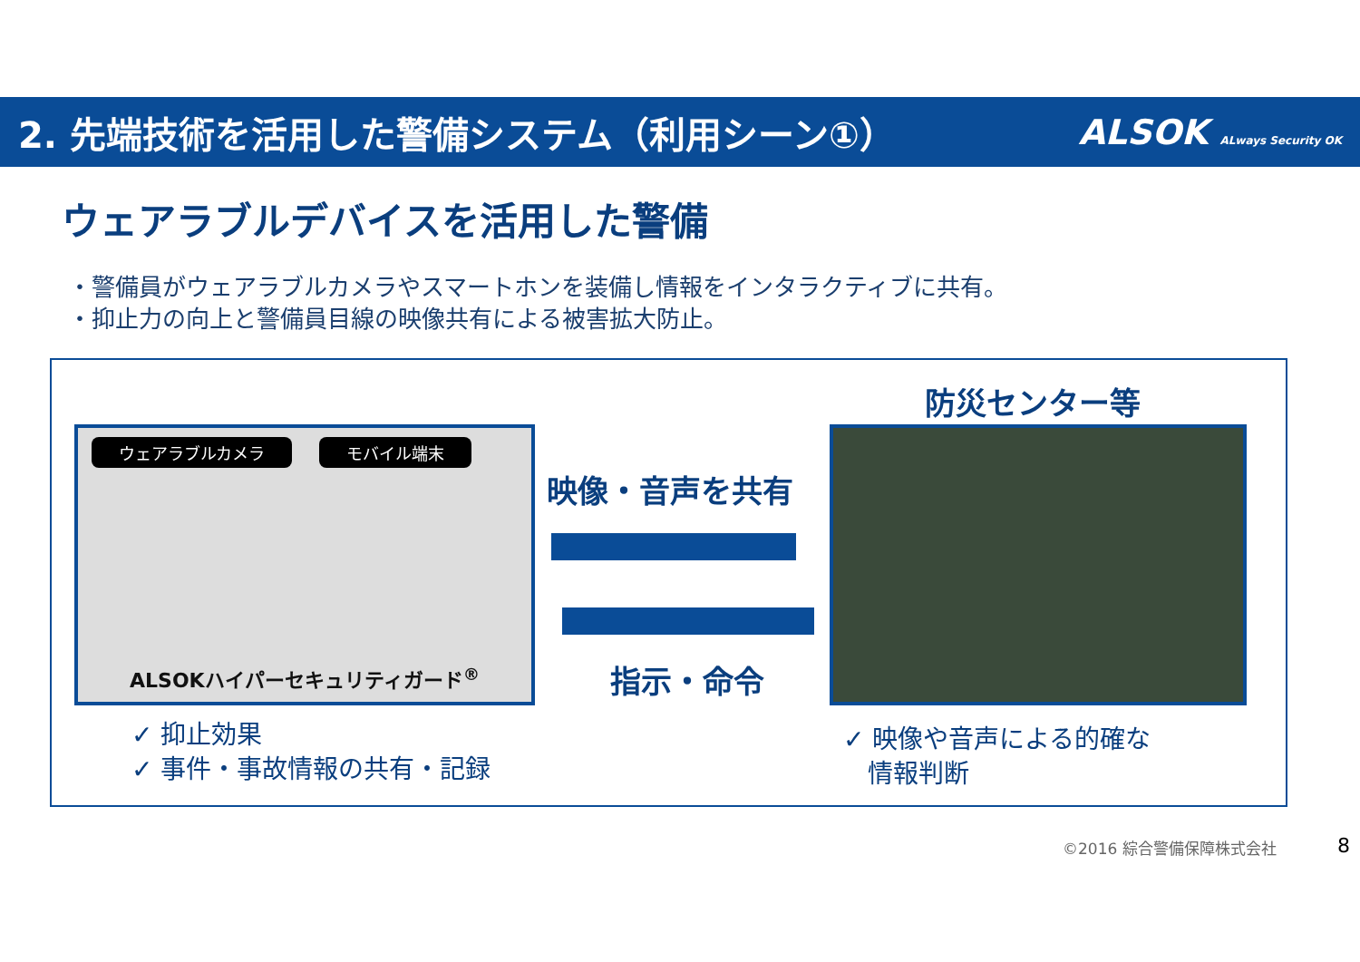2. 先端技術を活用した警備システム（利用シーン①）
ALSOK ALways Security OK
ウェアラブルデバイスを活用した警備
・警備員がウェアラブルカメラやスマートホンを装備し情報をインタラクティブに共有。
・抑止力の向上と警備員目線の映像共有による被害拡大防止。
ウェアラブルカメラ モバイル端末
ALSOKハイパーセキュリティガード<sup>®</sup>
防災センター等
映像・音声を共有
指示・命令
✓ 抑止効果
✓ 事件・事故情報の共有・記録
✓ 映像や音声による的確な
情報判断
©2016 綜合警備保障株式会社 8